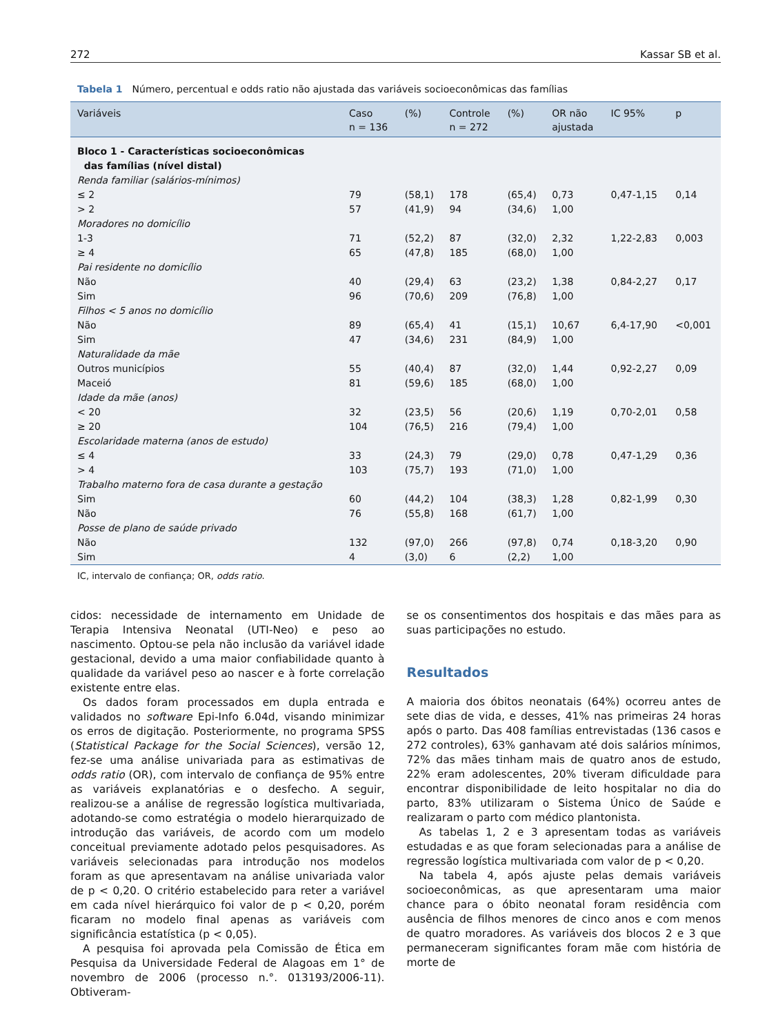272 Kassar SB et al.
Tabela 1 Número, percentual e odds ratio não ajustada das variáveis socioeconômicas das famílias
| Variáveis | Caso n = 136 | (%) | Controle n = 272 | (%) | OR não ajustada | IC 95% | p |
| --- | --- | --- | --- | --- | --- | --- | --- |
| Bloco 1 - Características socioeconômicas das famílias (nível distal) | | | | | | | |
| Renda familiar (salários-mínimos) | | | | | | | |
| ≤ 2 | 79 | (58,1) | 178 | (65,4) | 0,73 | 0,47-1,15 | 0,14 |
| > 2 | 57 | (41,9) | 94 | (34,6) | 1,00 | | |
| Moradores no domicílio | | | | | | | |
| 1-3 | 71 | (52,2) | 87 | (32,0) | 2,32 | 1,22-2,83 | 0,003 |
| ≥ 4 | 65 | (47,8) | 185 | (68,0) | 1,00 | | |
| Pai residente no domicílio | | | | | | | |
| Não | 40 | (29,4) | 63 | (23,2) | 1,38 | 0,84-2,27 | 0,17 |
| Sim | 96 | (70,6) | 209 | (76,8) | 1,00 | | |
| Filhos < 5 anos no domicílio | | | | | | | |
| Não | 89 | (65,4) | 41 | (15,1) | 10,67 | 6,4-17,90 | <0,001 |
| Sim | 47 | (34,6) | 231 | (84,9) | 1,00 | | |
| Naturalidade da mãe | | | | | | | |
| Outros municípios | 55 | (40,4) | 87 | (32,0) | 1,44 | 0,92-2,27 | 0,09 |
| Maceió | 81 | (59,6) | 185 | (68,0) | 1,00 | | |
| Idade da mãe (anos) | | | | | | | |
| < 20 | 32 | (23,5) | 56 | (20,6) | 1,19 | 0,70-2,01 | 0,58 |
| ≥ 20 | 104 | (76,5) | 216 | (79,4) | 1,00 | | |
| Escolaridade materna (anos de estudo) | | | | | | | |
| ≤ 4 | 33 | (24,3) | 79 | (29,0) | 0,78 | 0,47-1,29 | 0,36 |
| > 4 | 103 | (75,7) | 193 | (71,0) | 1,00 | | |
| Trabalho materno fora de casa durante a gestação | | | | | | | |
| Sim | 60 | (44,2) | 104 | (38,3) | 1,28 | 0,82-1,99 | 0,30 |
| Não | 76 | (55,8) | 168 | (61,7) | 1,00 | | |
| Posse de plano de saúde privado | | | | | | | |
| Não | 132 | (97,0) | 266 | (97,8) | 0,74 | 0,18-3,20 | 0,90 |
| Sim | 4 | (3,0) | 6 | (2,2) | 1,00 | | |
IC, intervalo de confiança; OR, odds ratio.
cidos: necessidade de internamento em Unidade de Terapia Intensiva Neonatal (UTI-Neo) e peso ao nascimento. Optou-se pela não inclusão da variável idade gestacional, devido a uma maior confiabilidade quanto à qualidade da variável peso ao nascer e à forte correlação existente entre elas.
Os dados foram processados em dupla entrada e validados no software Epi-Info 6.04d, visando minimizar os erros de digitação. Posteriormente, no programa SPSS (Statistical Package for the Social Sciences), versão 12, fez-se uma análise univariada para as estimativas de odds ratio (OR), com intervalo de confiança de 95% entre as variáveis explanatórias e o desfecho. A seguir, realizou-se a análise de regressão logística multivariada, adotando-se como estratégia o modelo hierarquizado de introdução das variáveis, de acordo com um modelo conceitual previamente adotado pelos pesquisadores. As variáveis selecionadas para introdução nos modelos foram as que apresentavam na análise univariada valor de p < 0,20. O critério estabelecido para reter a variável em cada nível hierárquico foi valor de p < 0,20, porém ficaram no modelo final apenas as variáveis com significância estatística (p < 0,05).
A pesquisa foi aprovada pela Comissão de Ética em Pesquisa da Universidade Federal de Alagoas em 1° de novembro de 2006 (processo n.°. 013193/2006-11). Obtiveram-
se os consentimentos dos hospitais e das mães para as suas participações no estudo.
Resultados
A maioria dos óbitos neonatais (64%) ocorreu antes de sete dias de vida, e desses, 41% nas primeiras 24 horas após o parto. Das 408 famílias entrevistadas (136 casos e 272 controles), 63% ganhavam até dois salários mínimos, 72% das mães tinham mais de quatro anos de estudo, 22% eram adolescentes, 20% tiveram dificuldade para encontrar disponibilidade de leito hospitalar no dia do parto, 83% utilizaram o Sistema Único de Saúde e realizaram o parto com médico plantonista.
As tabelas 1, 2 e 3 apresentam todas as variáveis estudadas e as que foram selecionadas para a análise de regressão logística multivariada com valor de p < 0,20.
Na tabela 4, após ajuste pelas demais variáveis socioeconômicas, as que apresentaram uma maior chance para o óbito neonatal foram residência com ausência de filhos menores de cinco anos e com menos de quatro moradores. As variáveis dos blocos 2 e 3 que permaneceram significantes foram mãe com história de morte de